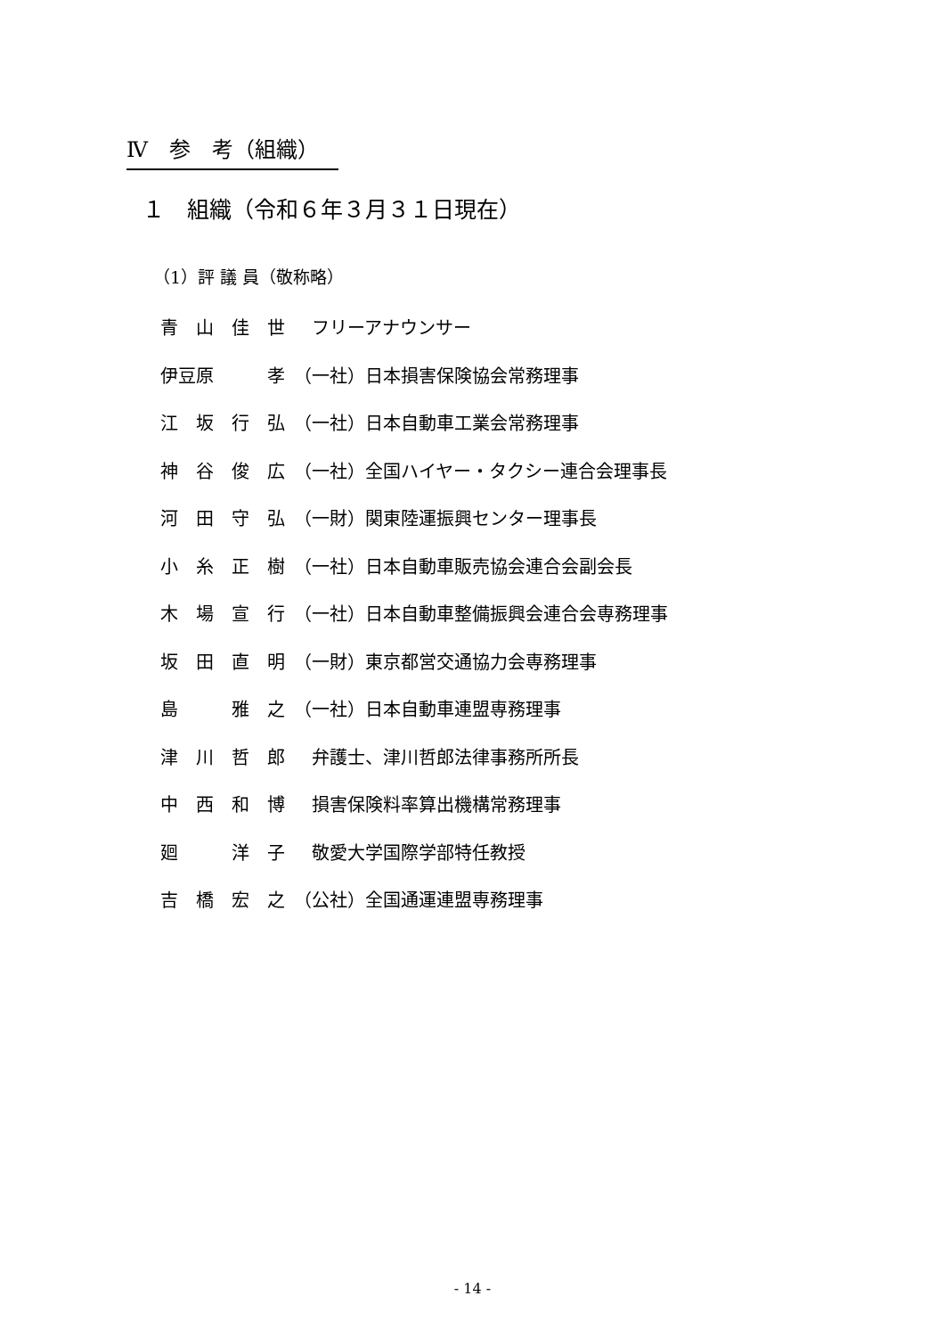Ⅳ　参　考（組織）
１　組織（令和６年３月３１日現在）
（1）評 議 員（敬称略）
| 青 山 佳 世 | フリーアナウンサー |
| 伊豆原 孝 | （一社）日本損害保険協会常務理事 |
| 江 坂 行 弘 | （一社）日本自動車工業会常務理事 |
| 神 谷 俊 広 | （一社）全国ハイヤー・タクシー連合会理事長 |
| 河 田 守 弘 | （一財）関東陸運振興センター理事長 |
| 小 糸 正 樹 | （一社）日本自動車販売協会連合会副会長 |
| 木 場 宣 行 | （一社）日本自動車整備振興会連合会専務理事 |
| 坂 田 直 明 | （一財）東京都営交通協力会専務理事 |
| 島 雅 之 | （一社）日本自動車連盟専務理事 |
| 津 川 哲 郎 | 弁護士、津川哲郎法律事務所所長 |
| 中 西 和 博 | 損害保険料率算出機構常務理事 |
| 廻 洋 子 | 敬愛大学国際学部特任教授 |
| 吉 橋 宏 之 | （公社）全国通運連盟専務理事 |
- 14 -